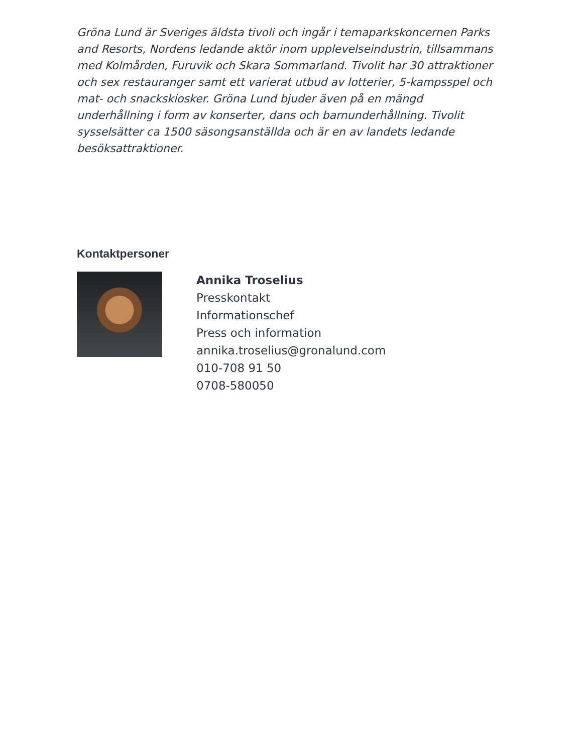Gröna Lund är Sveriges äldsta tivoli och ingår i temaparkskoncernen Parks and Resorts, Nordens ledande aktör inom upplevelseindustrin, tillsammans med Kolmården, Furuvik och Skara Sommarland. Tivolit har 30 attraktioner och sex restauranger samt ett varierat utbud av lotterier, 5-kampsspel och mat- och snackskiosker. Gröna Lund bjuder även på en mängd underhållning i form av konserter, dans och barnunderhållning. Tivolit sysselsätter ca 1500 säsongsanställda och är en av landets ledande besöksattraktioner.
Kontaktpersoner
Annika Troselius
Presskontakt
Informationschef
Press och information
annika.troselius@gronalund.com
010-708 91 50
0708-580050